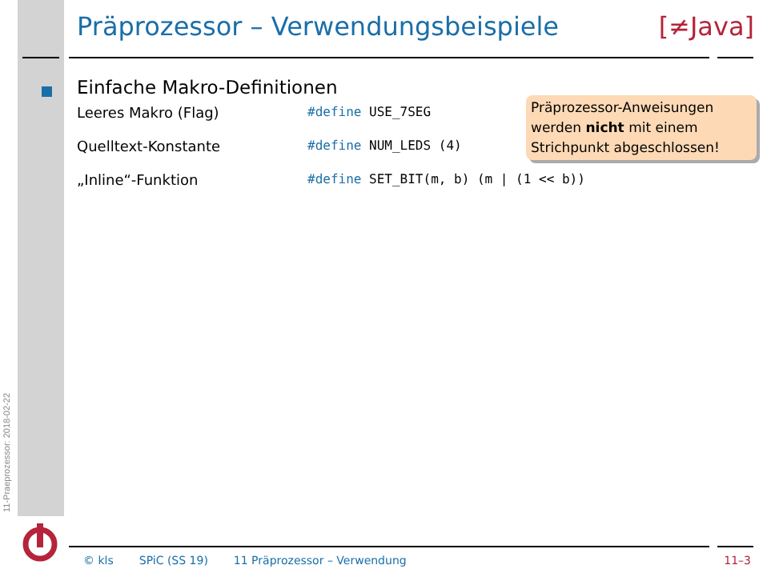11-Praeprozessor: 2018-02-22
Präprozessor – Verwendungsbeispiele [≠Java]
Einfache Makro-Definitionen
Leeres Makro (Flag) #define USE_7SEG
Quelltext-Konstante #define NUM_LEDS (4)
„Inline“-Funktion #define SET_BIT(m, b) (m | (1 << b))
Präprozessor-Anweisungen werden nicht mit einem Strichpunkt abgeschlossen!
© kls SPiC (SS 19) 11 Präprozessor – Verwendung 11–3